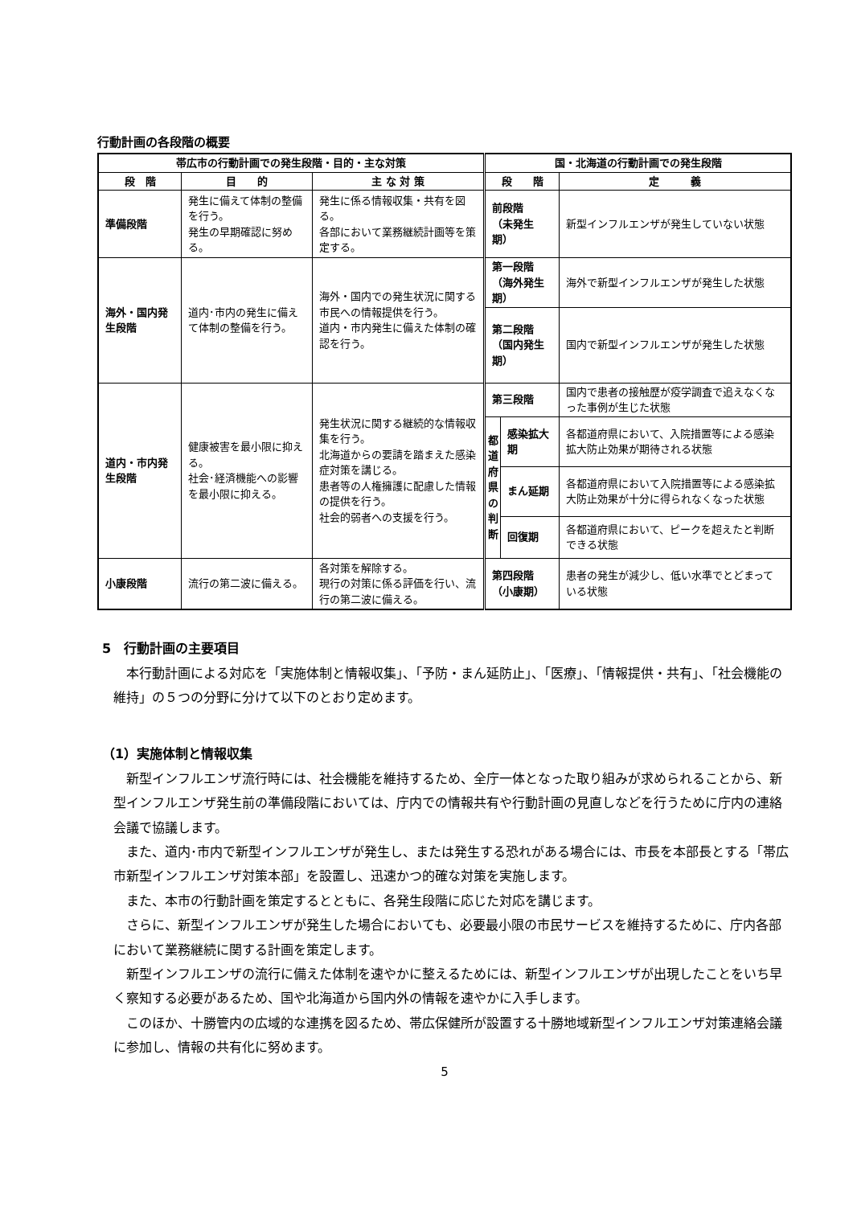行動計画の各段階の概要
| 帯広市の行動計画での発生段階・目的・主な対策 | | | 国・北海道の行動計画での発生段階 | | |
| --- | --- | --- | --- | --- | --- |
| 段 階 | 目 的 | 主 な 対 策 | 段 階 | | 定 義 |
| 準備段階 | 発生に備えて体制の整備を行う。 発生の早期確認に努める。 | 発生に係る情報収集・共有を図る。 各部において業務継続計画等を策定する。 | 前段階 （未発生期） | | 新型インフルエンザが発生していない状態 |
| 海外・国内発生段階 | 道内･市内の発生に備えて体制の整備を行う。 | 海外・国内での発生状況に関する市民への情報提供を行う。 道内・市内発生に備えた体制の確認を行う。 | 第一段階 （海外発生期） | | 海外で新型インフルエンザが発生した状態 |
| | | | 第二段階 （国内発生期） | | 国内で新型インフルエンザが発生した状態 |
| 道内・市内発生段階 | 健康被害を最小限に抑える。 社会･経済機能への影響を最小限に抑える。 | 発生状況に関する継続的な情報収集を行う。 北海道からの要請を踏まえた感染症対策を講じる。 患者等の人権擁護に配慮した情報の提供を行う。 社会的弱者への支援を行う。 | 第三段階 | | 国内で患者の接触歴が疫学調査で追えなくなった事例が生じた状態 |
| | | | 都 道 府 県 の 判 断 | 感染拡大期 | 各都道府県において、入院措置等による感染拡大防止効果が期待される状態 |
| | | | | まん延期 | 各都道府県において入院措置等による感染拡大防止効果が十分に得られなくなった状態 |
| | | | | 回復期 | 各都道府県において、ピークを超えたと判断できる状態 |
| 小康段階 | 流行の第二波に備える。 | 各対策を解除する。 現行の対策に係る評価を行い、流行の第二波に備える。 | 第四段階 （小康期） | | 患者の発生が減少し、低い水準でとどまっている状態 |
5　行動計画の主要項目
本行動計画による対応を「実施体制と情報収集」、「予防・まん延防止」、「医療」、「情報提供・共有」、「社会機能の維持」の５つの分野に分けて以下のとおり定めます。
（1）実施体制と情報収集
新型インフルエンザ流行時には、社会機能を維持するため、全庁一体となった取り組みが求められることから、新型インフルエンザ発生前の準備段階においては、庁内での情報共有や行動計画の見直しなどを行うために庁内の連絡会議で協議します。
また、道内･市内で新型インフルエンザが発生し、または発生する恐れがある場合には、市長を本部長とする「帯広市新型インフルエンザ対策本部」を設置し、迅速かつ的確な対策を実施します。
また、本市の行動計画を策定するとともに、各発生段階に応じた対応を講じます。
さらに、新型インフルエンザが発生した場合においても、必要最小限の市民サービスを維持するために、庁内各部において業務継続に関する計画を策定します。
新型インフルエンザの流行に備えた体制を速やかに整えるためには、新型インフルエンザが出現したことをいち早く察知する必要があるため、国や北海道から国内外の情報を速やかに入手します。
このほか、十勝管内の広域的な連携を図るため、帯広保健所が設置する十勝地域新型インフルエンザ対策連絡会議に参加し、情報の共有化に努めます。
5